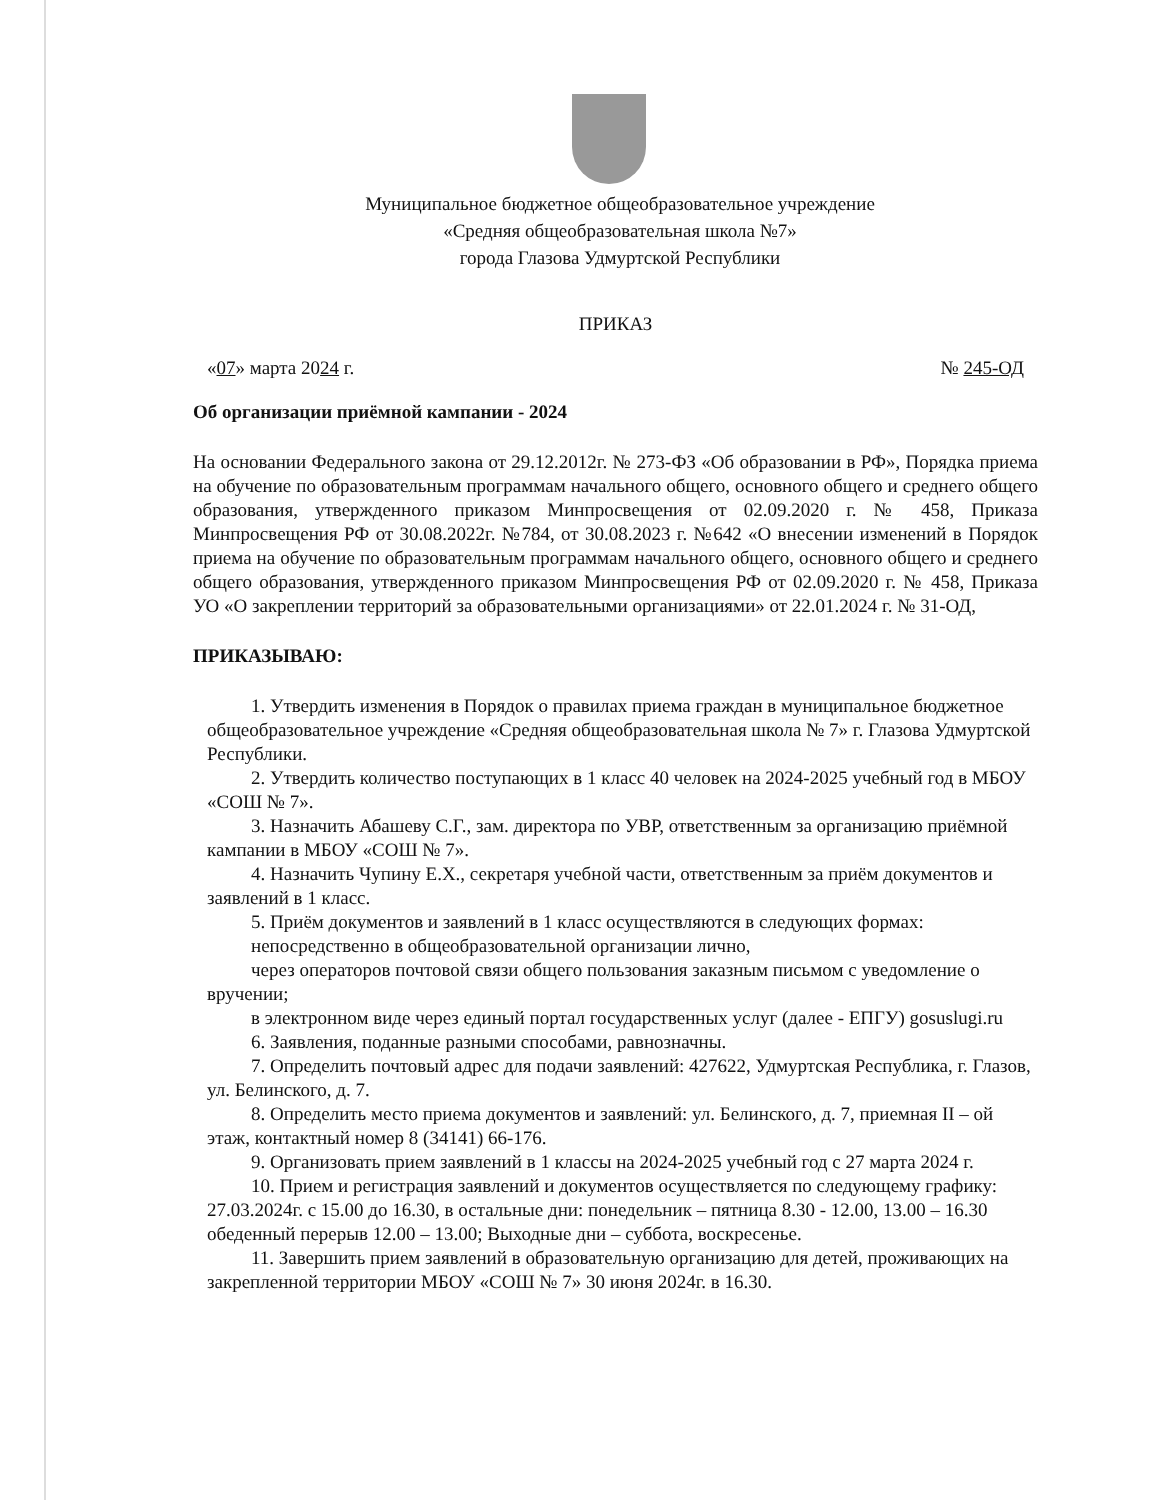Муниципальное бюджетное общеобразовательное учреждение
«Средняя общеобразовательная школа №7»
города Глазова Удмуртской Республики
ПРИКАЗ
«07» марта 2024 г. № 245-ОД
Об организации приёмной кампании - 2024
На основании Федерального закона от 29.12.2012г. № 273-ФЗ «Об образовании в РФ», Порядка приема на обучение по образовательным программам начального общего, основного общего и среднего общего образования, утвержденного приказом Минпросвещения от 02.09.2020 г. № 458, Приказа Минпросвещения РФ от 30.08.2022г. №784, от 30.08.2023 г. №642 «О внесении изменений в Порядок приема на обучение по образовательным программам начального общего, основного общего и среднего общего образования, утвержденного приказом Минпросвещения РФ от 02.09.2020 г. № 458, Приказа УО «О закреплении территорий за образовательными организациями» от 22.01.2024 г. № 31-ОД,
ПРИКАЗЫВАЮ:
1. Утвердить изменения в Порядок о правилах приема граждан в муниципальное бюджетное общеобразовательное учреждение «Средняя общеобразовательная школа № 7» г. Глазова Удмуртской Республики.
2. Утвердить количество поступающих в 1 класс 40 человек на 2024-2025 учебный год в МБОУ «СОШ № 7».
3. Назначить Абашеву С.Г., зам. директора по УВР, ответственным за организацию приёмной кампании в МБОУ «СОШ № 7».
4. Назначить Чупину Е.Х., секретаря учебной части, ответственным за приём документов и заявлений в 1 класс.
5. Приём документов и заявлений в 1 класс осуществляются в следующих формах:
непосредственно в общеобразовательной организации лично,
через операторов почтовой связи общего пользования заказным письмом с уведомление о вручении;
в электронном виде через единый портал государственных услуг (далее - ЕПГУ) gosuslugi.ru
6. Заявления, поданные разными способами, равнозначны.
7. Определить почтовый адрес для подачи заявлений: 427622, Удмуртская Республика, г. Глазов, ул. Белинского, д. 7.
8. Определить место приема документов и заявлений: ул. Белинского, д. 7, приемная II – ой этаж, контактный номер 8 (34141) 66-176.
9. Организовать прием заявлений в 1 классы на 2024-2025 учебный год с 27 марта 2024 г.
10. Прием и регистрация заявлений и документов осуществляется по следующему графику: 27.03.2024г. с 15.00 до 16.30, в остальные дни: понедельник – пятница 8.30 - 12.00, 13.00 – 16.30 обеденный перерыв 12.00 – 13.00; Выходные дни – суббота, воскресенье.
11. Завершить прием заявлений в образовательную организацию для детей, проживающих на закрепленной территории МБОУ «СОШ № 7» 30 июня 2024г. в 16.30.